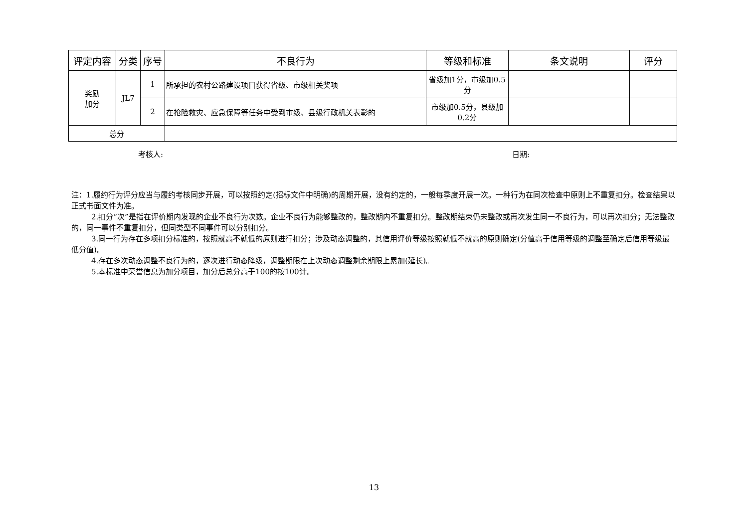| 评定内容 | 分类 | 序号 | 不良行为 | 等级和标准 | 条文说明 | 评分 |
| --- | --- | --- | --- | --- | --- | --- |
| 奖励 加分 | JL7 | 1 | 所承担的农村公路建设项目获得省级、市级相关奖项 | 省级加1分，市级加0.5分 | | |
| | | 2 | 在抢险救灾、应急保障等任务中受到市级、县级行政机关表彰的 | 市级加0.5分，县级加0.2分 | | |
| 总分 | | | | | | |
考核人: 日期:
注：1.履约行为评分应当与履约考核同步开展，可以按照约定(招标文件中明确)的周期开展，没有约定的，一般每季度开展一次。一种行为在同次检查中原则上不重复扣分。检查结果以正式书面文件为准。
2.扣分“次”是指在评价期内发现的企业不良行为次数。企业不良行为能够整改的，整改期内不重复扣分。整改期结束仍未整改或再次发生同一不良行为，可以再次扣分；无法整改的，同一事件不重复扣分，但同类型不同事件可以分别扣分。
3.同一行为存在多项扣分标准的，按照就高不就低的原则进行扣分；涉及动态调整的，其信用评价等级按照就低不就高的原则确定(分值高于信用等级的调整至确定后信用等级最低分值)。
4.存在多次动态调整不良行为的，逐次进行动态降级，调整期限在上次动态调整剩余期限上累加(延长)。
5.本标准中荣誉信息为加分项目，加分后总分高于100的按100计。
13